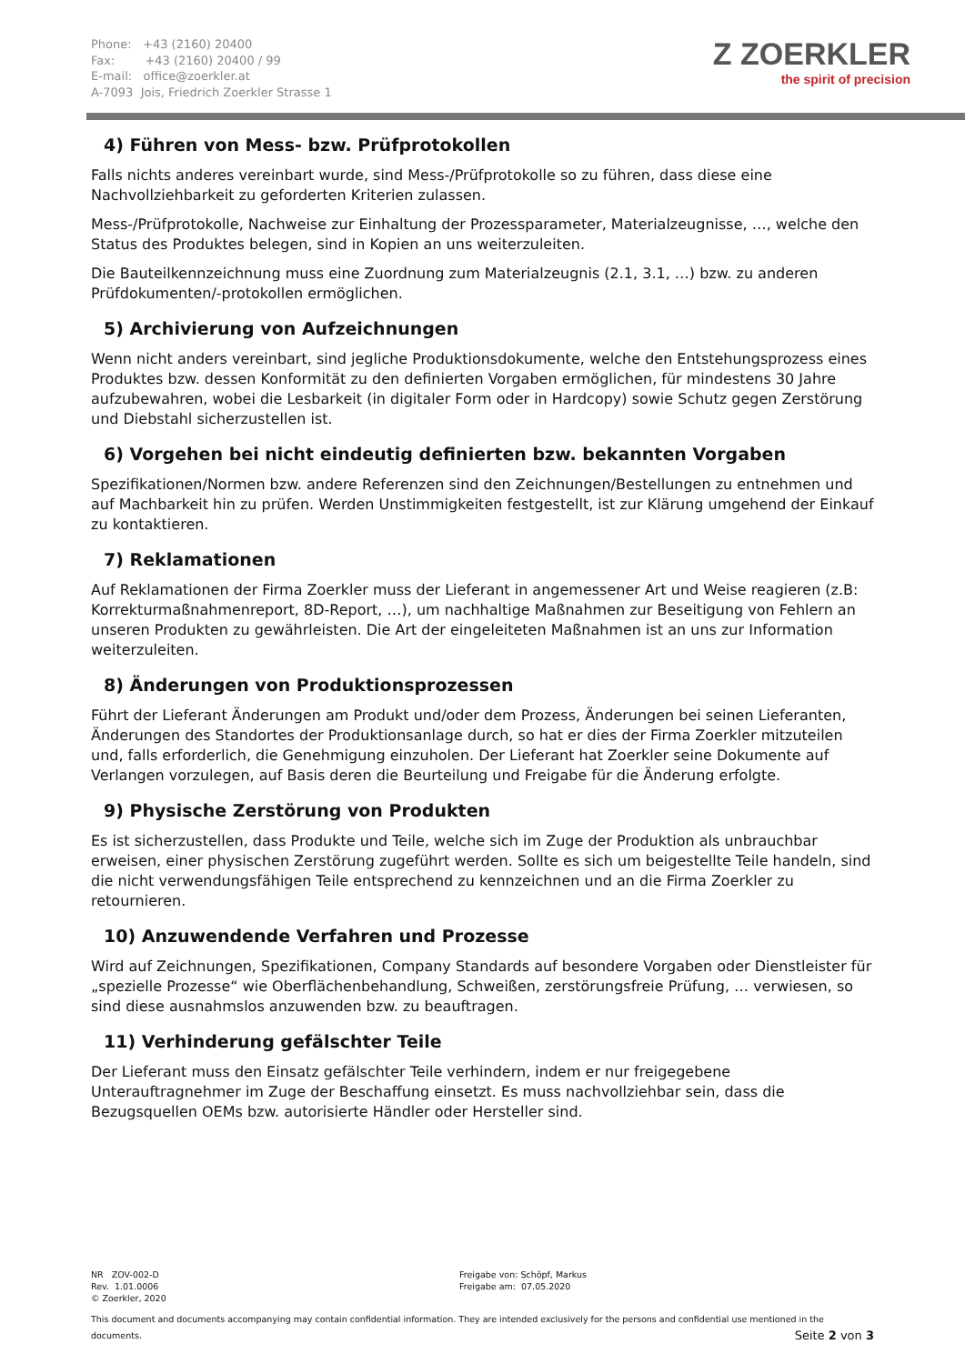Phone: +43 (2160) 20400
Fax: +43 (2160) 20400 / 99
E-mail: office@zoerkler.at
A-7093 Jois, Friedrich Zoerkler Strasse 1
Z ZOERKLER
the spirit of precision
4) Führen von Mess- bzw. Prüfprotokollen
Falls nichts anderes vereinbart wurde, sind Mess-/Prüfprotokolle so zu führen, dass diese eine Nachvollziehbarkeit zu geforderten Kriterien zulassen.
Mess-/Prüfprotokolle, Nachweise zur Einhaltung der Prozessparameter, Materialzeugnisse, …, welche den Status des Produktes belegen, sind in Kopien an uns weiterzuleiten.
Die Bauteilkennzeichnung muss eine Zuordnung zum Materialzeugnis (2.1, 3.1, …) bzw. zu anderen Prüfdokumenten/-protokollen ermöglichen.
5) Archivierung von Aufzeichnungen
Wenn nicht anders vereinbart, sind jegliche Produktionsdokumente, welche den Entstehungsprozess eines Produktes bzw. dessen Konformität zu den definierten Vorgaben ermöglichen, für mindestens 30 Jahre aufzubewahren, wobei die Lesbarkeit (in digitaler Form oder in Hardcopy) sowie Schutz gegen Zerstörung und Diebstahl sicherzustellen ist.
6) Vorgehen bei nicht eindeutig definierten bzw. bekannten Vorgaben
Spezifikationen/Normen bzw. andere Referenzen sind den Zeichnungen/Bestellungen zu entnehmen und auf Machbarkeit hin zu prüfen. Werden Unstimmigkeiten festgestellt, ist zur Klärung umgehend der Einkauf zu kontaktieren.
7) Reklamationen
Auf Reklamationen der Firma Zoerkler muss der Lieferant in angemessener Art und Weise reagieren (z.B: Korrekturmaßnahmenreport, 8D-Report, …), um nachhaltige Maßnahmen zur Beseitigung von Fehlern an unseren Produkten zu gewährleisten. Die Art der eingeleiteten Maßnahmen ist an uns zur Information weiterzuleiten.
8) Änderungen von Produktionsprozessen
Führt der Lieferant Änderungen am Produkt und/oder dem Prozess, Änderungen bei seinen Lieferanten, Änderungen des Standortes der Produktionsanlage durch, so hat er dies der Firma Zoerkler mitzuteilen und, falls erforderlich, die Genehmigung einzuholen. Der Lieferant hat Zoerkler seine Dokumente auf Verlangen vorzulegen, auf Basis deren die Beurteilung und Freigabe für die Änderung erfolgte.
9) Physische Zerstörung von Produkten
Es ist sicherzustellen, dass Produkte und Teile, welche sich im Zuge der Produktion als unbrauchbar erweisen, einer physischen Zerstörung zugeführt werden. Sollte es sich um beigestellte Teile handeln, sind die nicht verwendungsfähigen Teile entsprechend zu kennzeichnen und an die Firma Zoerkler zu retournieren.
10) Anzuwendende Verfahren und Prozesse
Wird auf Zeichnungen, Spezifikationen, Company Standards auf besondere Vorgaben oder Dienstleister für „spezielle Prozesse“ wie Oberflächenbehandlung, Schweißen, zerstörungsfreie Prüfung, … verwiesen, so sind diese ausnahmslos anzuwenden bzw. zu beauftragen.
11) Verhinderung gefälschter Teile
Der Lieferant muss den Einsatz gefälschter Teile verhindern, indem er nur freigegebene Unterauftragnehmer im Zuge der Beschaffung einsetzt. Es muss nachvollziehbar sein, dass die Bezugsquellen OEMs bzw. autorisierte Händler oder Hersteller sind.
NR ZOV-002-D
Rev. 1.01.0006
© Zoerkler, 2020
Freigabe von: Schöpf, Markus
Freigabe am: 07.05.2020
This document and documents accompanying may contain confidential information. They are intended exclusively for the persons and confidential use mentioned in the documents. Seite 2 von 3